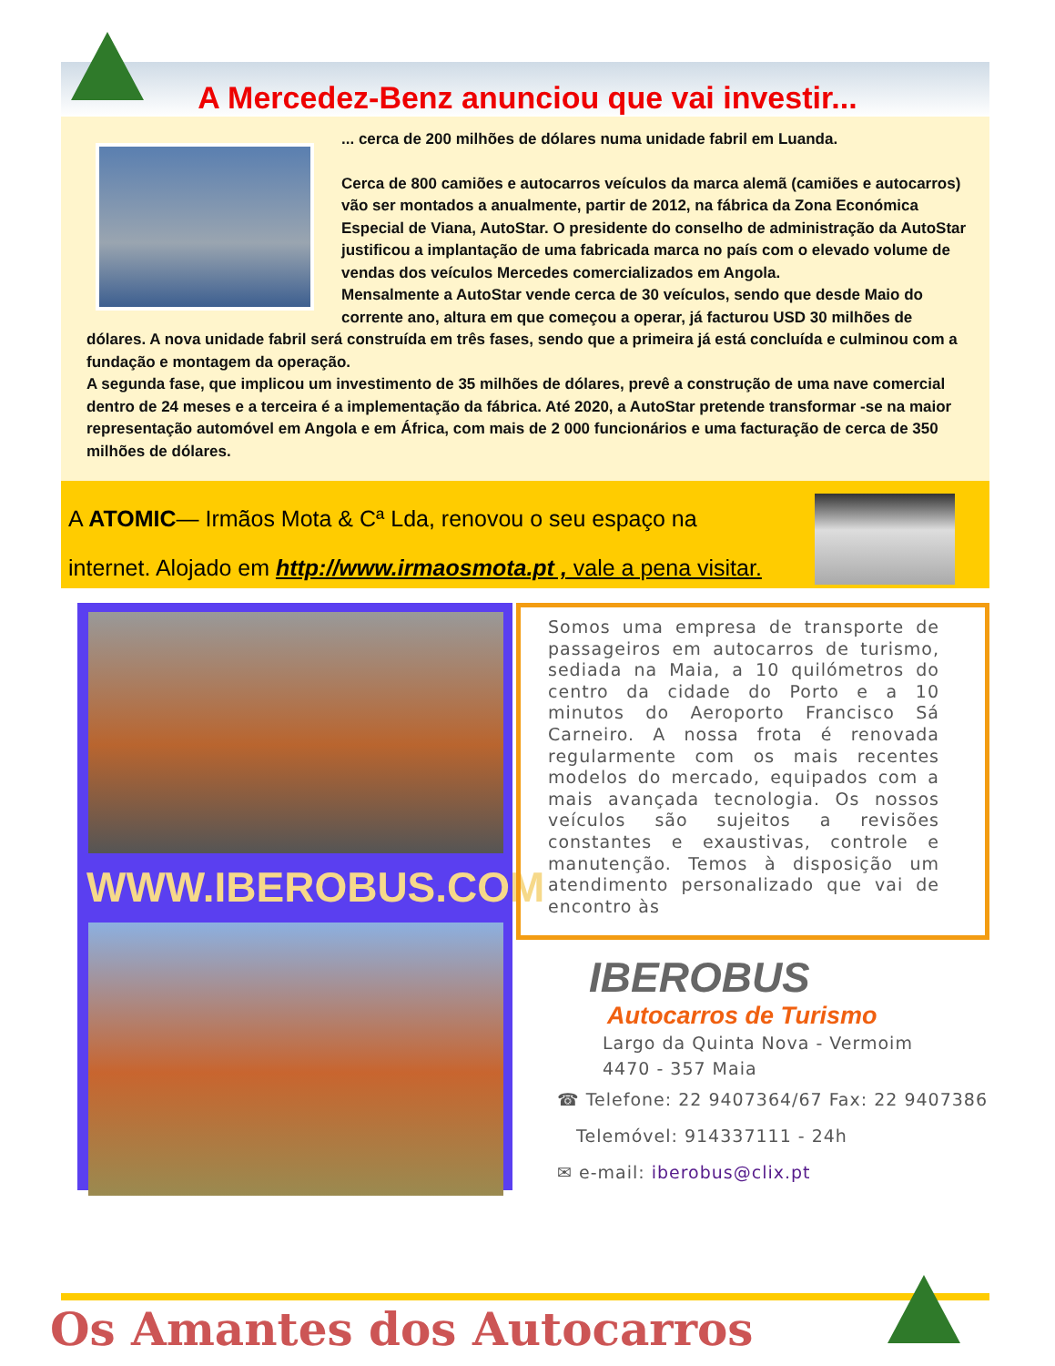A Mercedez-Benz anunciou que vai investir...
... cerca de 200 milhões de dólares numa unidade fabril em Luanda.
Cerca de 800 camiões e autocarros veículos da marca alemã (camiões e autocarros) vão ser montados a anualmente, partir de 2012, na fábrica da Zona Económica Especial de Viana, AutoStar. O presidente do conselho de administração da AutoStar justificou a implantação de uma fabricada marca no país com o elevado volume de vendas dos veículos Mercedes comercializados em Angola.
Mensalmente a AutoStar vende cerca de 30 veículos, sendo que desde Maio do corrente ano, altura em que começou a operar, já facturou USD 30 milhões de dólares. A nova unidade fabril será construída em três fases, sendo que a primeira já está concluída e culminou com a fundação e montagem da operação.
A segunda fase, que implicou um investimento de 35 milhões de dólares, prevê a construção de uma nave comercial dentro de 24 meses e a terceira é a implementação da fábrica. Até 2020, a AutoStar pretende transformar -se na maior representação automóvel em Angola e em África, com mais de 2 000 funcionários e uma facturação de cerca de 350 milhões de dólares.
A ATOMIC— Irmãos Mota & Cª Lda, renovou o seu espaço na
internet. Alojado em http://www.irmaosmota.pt , vale a pena visitar.
WWW.IBEROBUS.COM
Somos uma empresa de transporte de passageiros em autocarros de turismo, sediada na Maia, a 10 quilómetros do centro da cidade do Porto e a 10 minutos do Aeroporto Francisco Sá Carneiro. A nossa frota é renovada regularmente com os mais recentes modelos do mercado, equipados com a mais avançada tecnologia. Os nossos veículos são sujeitos a revisões constantes e exaustivas, controle e manutenção. Temos à disposição um atendimento personalizado que vai de encontro às
IBEROBUS
Autocarros de Turismo
Largo da Quinta Nova - Vermoim
4470 - 357 Maia
☎ Telefone: 22 9407364/67 Fax: 22 9407386
Telemóvel: 914337111 - 24h
✉ e-mail: iberobus@clix.pt
Os Amantes dos Autocarros